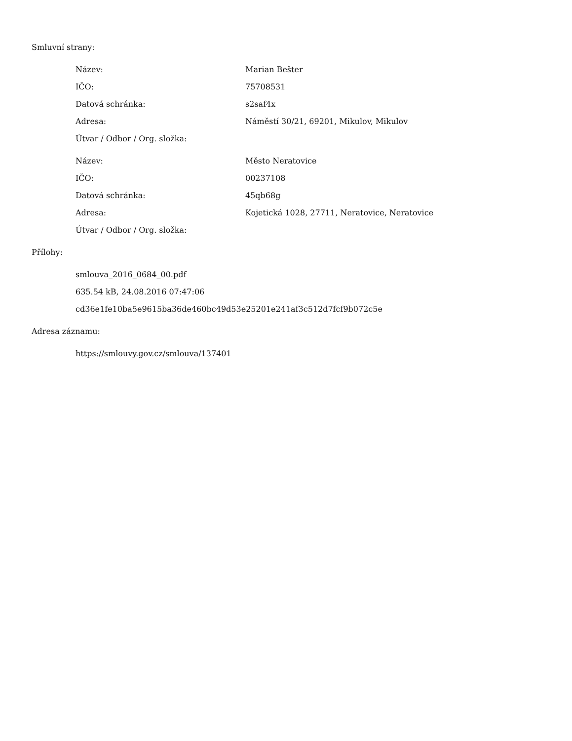Smluvní strany:
| Název: | Marian Bešter |
| IČO: | 75708531 |
| Datová schránka: | s2saf4x |
| Adresa: | Náměstí 30/21, 69201, Mikulov, Mikulov |
| Útvar / Odbor / Org. složka: | |
| Název: | Město Neratovice |
| IČO: | 00237108 |
| Datová schránka: | 45qb68g |
| Adresa: | Kojetická 1028, 27711, Neratovice, Neratovice |
| Útvar / Odbor / Org. složka: | |
Přílohy:
smlouva_2016_0684_00.pdf
635.54 kB, 24.08.2016 07:47:06
cd36e1fe10ba5e9615ba36de460bc49d53e25201e241af3c512d7fcf9b072c5e
Adresa záznamu:
https://smlouvy.gov.cz/smlouva/137401